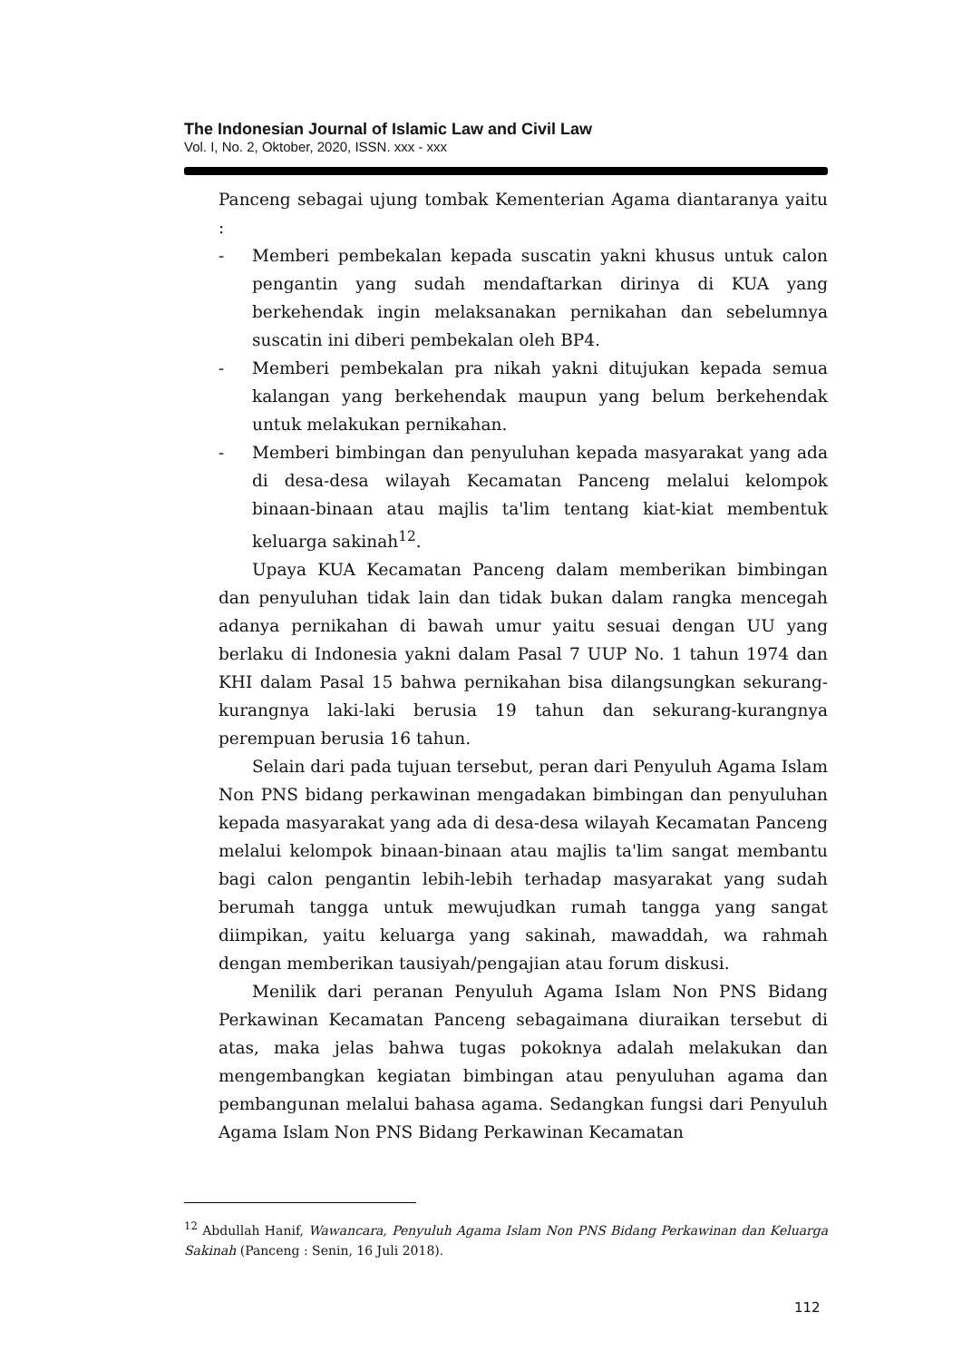The Indonesian Journal of Islamic Law and Civil Law
Vol. I, No. 2, Oktober, 2020, ISSN. xxx - xxx
Panceng sebagai ujung tombak Kementerian Agama diantaranya yaitu :
- Memberi pembekalan kepada suscatin yakni khusus untuk calon pengantin yang sudah mendaftarkan dirinya di KUA yang berkehendak ingin melaksanakan pernikahan dan sebelumnya suscatin ini diberi pembekalan oleh BP4.
- Memberi pembekalan pra nikah yakni ditujukan kepada semua kalangan yang berkehendak maupun yang belum berkehendak untuk melakukan pernikahan.
- Memberi bimbingan dan penyuluhan kepada masyarakat yang ada di desa-desa wilayah Kecamatan Panceng melalui kelompok binaan-binaan atau majlis ta'lim tentang kiat-kiat membentuk keluarga sakinah<sup>12</sup>.
Upaya KUA Kecamatan Panceng dalam memberikan bimbingan dan penyuluhan tidak lain dan tidak bukan dalam rangka mencegah adanya pernikahan di bawah umur yaitu sesuai dengan UU yang berlaku di Indonesia yakni dalam Pasal 7 UUP No. 1 tahun 1974 dan KHI dalam Pasal 15 bahwa pernikahan bisa dilangsungkan sekurang-kurangnya laki-laki berusia 19 tahun dan sekurang-kurangnya perempuan berusia 16 tahun.
Selain dari pada tujuan tersebut, peran dari Penyuluh Agama Islam Non PNS bidang perkawinan mengadakan bimbingan dan penyuluhan kepada masyarakat yang ada di desa-desa wilayah Kecamatan Panceng melalui kelompok binaan-binaan atau majlis ta'lim sangat membantu bagi calon pengantin lebih-lebih terhadap masyarakat yang sudah berumah tangga untuk mewujudkan rumah tangga yang sangat diimpikan, yaitu keluarga yang sakinah, mawaddah, wa rahmah dengan memberikan tausiyah/pengajian atau forum diskusi.
Menilik dari peranan Penyuluh Agama Islam Non PNS Bidang Perkawinan Kecamatan Panceng sebagaimana diuraikan tersebut di atas, maka jelas bahwa tugas pokoknya adalah melakukan dan mengembangkan kegiatan bimbingan atau penyuluhan agama dan pembangunan melalui bahasa agama. Sedangkan fungsi dari Penyuluh Agama Islam Non PNS Bidang Perkawinan Kecamatan
<sup>12</sup> Abdullah Hanif, Wawancara, Penyuluh Agama Islam Non PNS Bidang Perkawinan dan Keluarga Sakinah (Panceng : Senin, 16 Juli 2018).
112